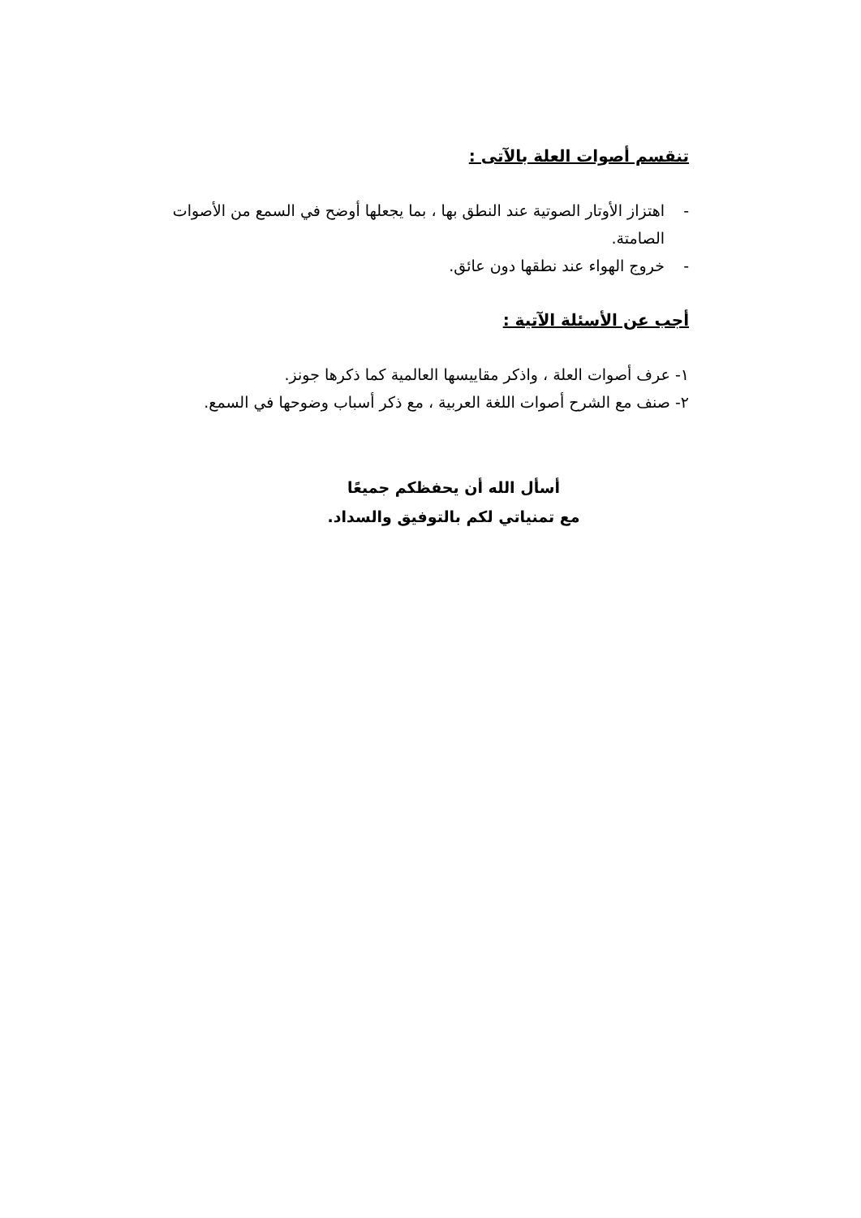تنقسم أصوات العلة بالآتى :
- اهتزاز الأوتار الصوتية عند النطق بها ، بما يجعلها أوضح في السمع من الأصوات الصامتة.
- خروج الهواء عند نطقها دون عائق.
أجب عن الأسئلة الآتية :
١- عرف أصوات العلة ، واذكر مقاييسها العالمية كما ذكرها جونز.
٢- صنف مع الشرح أصوات اللغة العربية ، مع ذكر أسباب وضوحها في السمع.
أسأل الله أن يحفظكم جميعًا
مع تمنياتي لكم بالتوفيق والسداد.